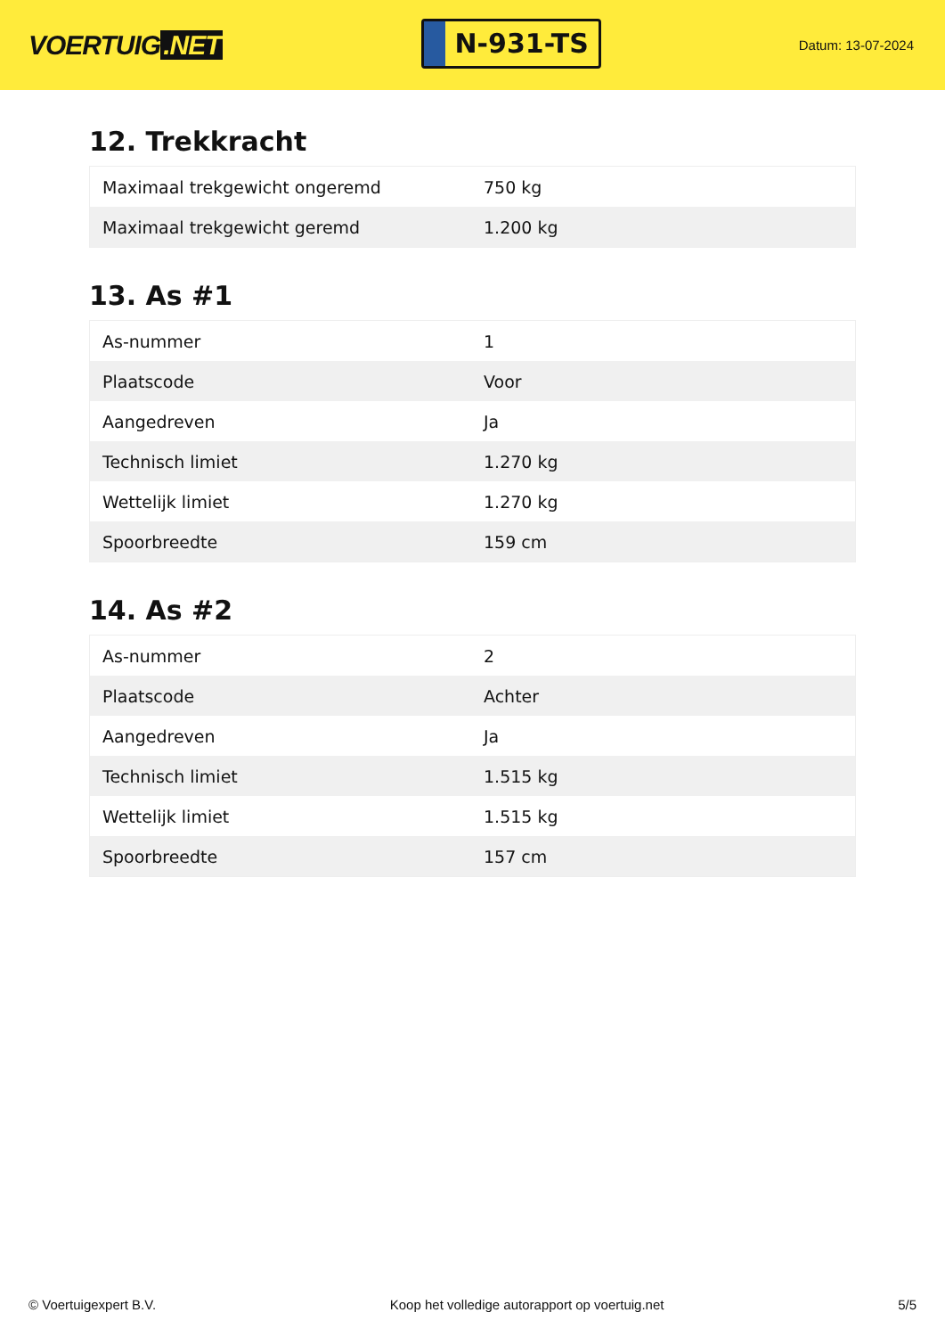VOERTUIG.NET
N-931-TS
Datum: 13-07-2024
12. Trekkracht
| Maximaal trekgewicht ongeremd | 750 kg |
| Maximaal trekgewicht geremd | 1.200 kg |
13. As #1
| As-nummer | 1 |
| Plaatscode | Voor |
| Aangedreven | Ja |
| Technisch limiet | 1.270 kg |
| Wettelijk limiet | 1.270 kg |
| Spoorbreedte | 159 cm |
14. As #2
| As-nummer | 2 |
| Plaatscode | Achter |
| Aangedreven | Ja |
| Technisch limiet | 1.515 kg |
| Wettelijk limiet | 1.515 kg |
| Spoorbreedte | 157 cm |
© Voertuigexpert B.V. Koop het volledige autorapport op voertuig.net 5/5